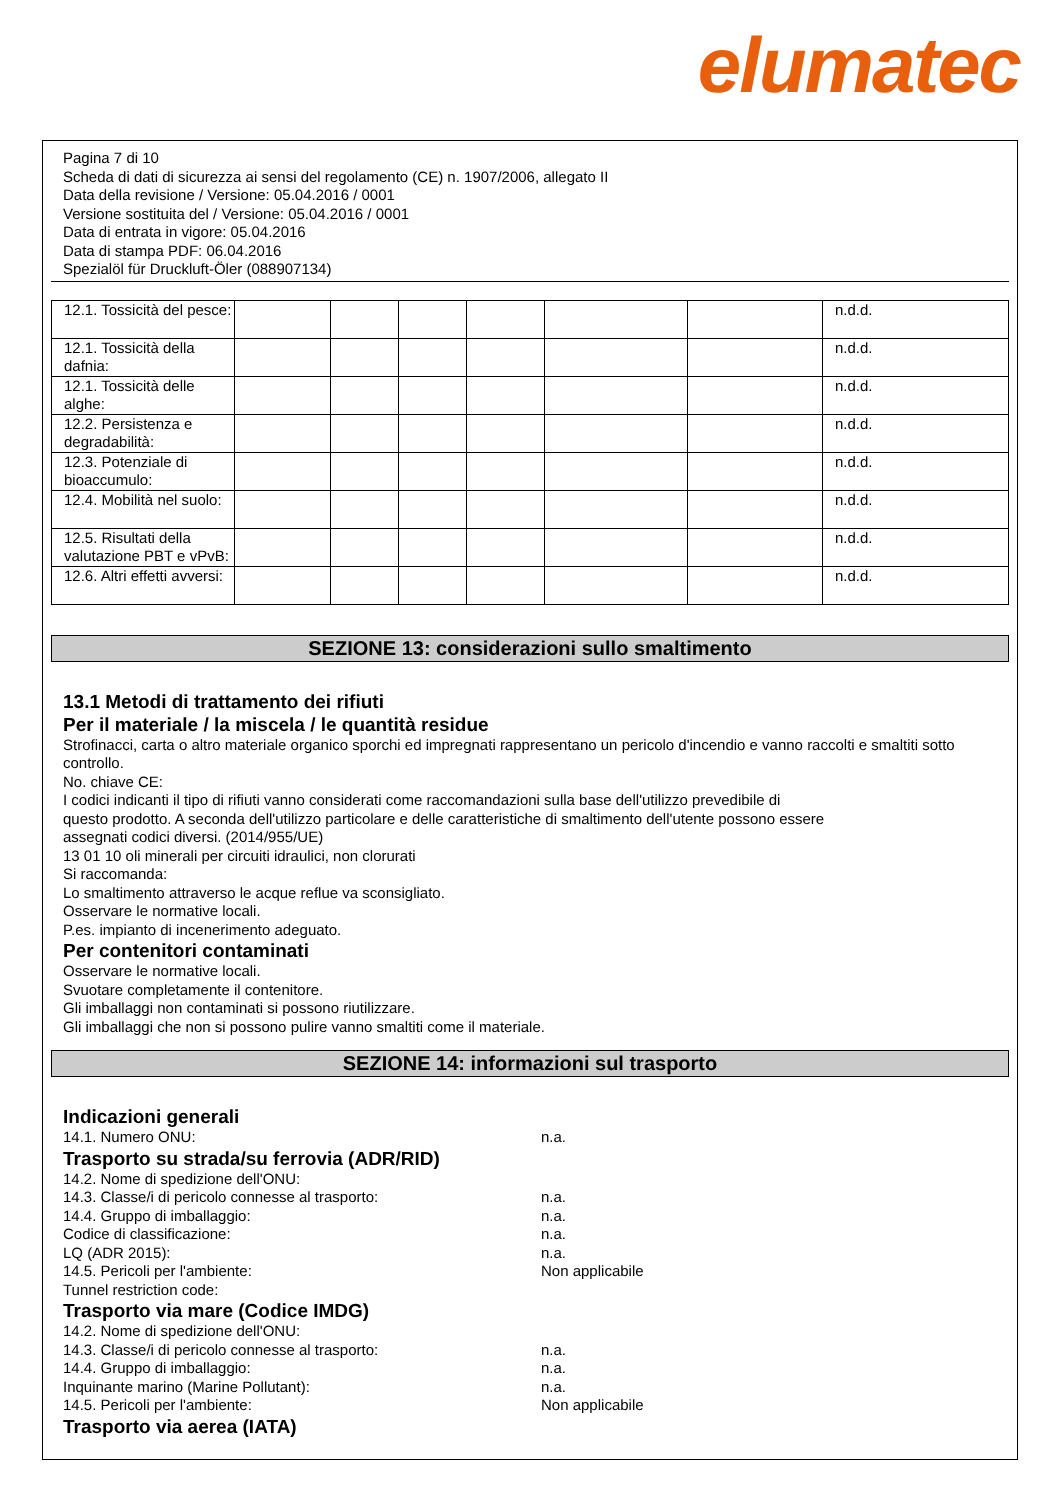elumatec
Pagina 7 di 10
Scheda di dati di sicurezza ai sensi del regolamento (CE) n. 1907/2006, allegato II
Data della revisione / Versione: 05.04.2016 / 0001
Versione sostituita del / Versione: 05.04.2016 / 0001
Data di entrata in vigore: 05.04.2016
Data di stampa PDF: 06.04.2016
Spezialöl für Druckluft-Öler (088907134)
| 12.1. Tossicità del pesce: | | | | | | | n.d.d. |
| 12.1. Tossicità della dafnia: | | | | | | | n.d.d. |
| 12.1. Tossicità delle alghe: | | | | | | | n.d.d. |
| 12.2. Persistenza e degradabilità: | | | | | | | n.d.d. |
| 12.3. Potenziale di bioaccumulo: | | | | | | | n.d.d. |
| 12.4. Mobilità nel suolo: | | | | | | | n.d.d. |
| 12.5. Risultati della valutazione PBT e vPvB: | | | | | | | n.d.d. |
| 12.6. Altri effetti avversi: | | | | | | | n.d.d. |
SEZIONE 13: considerazioni sullo smaltimento
13.1 Metodi di trattamento dei rifiuti
Per il materiale / la miscela / le quantità residue
Strofinacci, carta o altro materiale organico sporchi ed impregnati rappresentano un pericolo d'incendio e vanno raccolti e smaltiti sotto controllo.
No. chiave CE:
I codici indicanti il tipo di rifiuti vanno considerati come raccomandazioni sulla base dell'utilizzo prevedibile di
questo prodotto. A seconda dell'utilizzo particolare e delle caratteristiche di smaltimento dell'utente possono essere
assegnati codici diversi. (2014/955/UE)
13 01 10 oli minerali per circuiti idraulici, non clorurati
Si raccomanda:
Lo smaltimento attraverso le acque reflue va sconsigliato.
Osservare le normative locali.
P.es. impianto di incenerimento adeguato.
Per contenitori contaminati
Osservare le normative locali.
Svuotare completamente il contenitore.
Gli imballaggi non contaminati si possono riutilizzare.
Gli imballaggi che non si possono pulire vanno smaltiti come il materiale.
SEZIONE 14: informazioni sul trasporto
Indicazioni generali
14.1. Numero ONU: n.a.
Trasporto su strada/su ferrovia (ADR/RID)
14.2. Nome di spedizione dell'ONU:
14.3. Classe/i di pericolo connesse al trasporto: n.a.
14.4. Gruppo di imballaggio: n.a.
Codice di classificazione: n.a.
LQ (ADR 2015): n.a.
14.5. Pericoli per l'ambiente: Non applicabile
Tunnel restriction code:
Trasporto via mare (Codice IMDG)
14.2. Nome di spedizione dell'ONU:
14.3. Classe/i di pericolo connesse al trasporto: n.a.
14.4. Gruppo di imballaggio: n.a.
Inquinante marino (Marine Pollutant): n.a.
14.5. Pericoli per l'ambiente: Non applicabile
Trasporto via aerea (IATA)